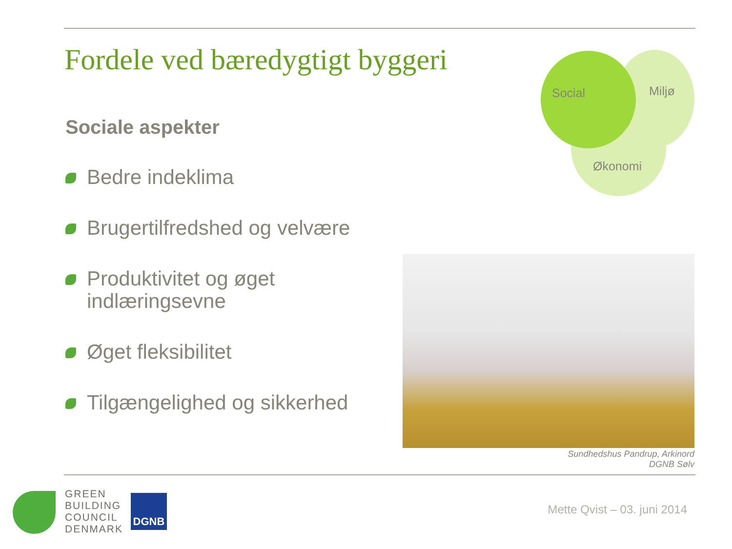Fordele ved bæredygtigt byggeri
Sociale aspekter
Bedre indeklima
Brugertilfredshed og velvære
Produktivitet og øget indlæringsevne
Øget fleksibilitet
Tilgængelighed og sikkerhed
Social Miljø
Økonomi
Sundhedshus Pandrup, Arkinord
DGNB Sølv
GREEN
BUILDING
COUNCIL
DENMARK
DGNB
Mette Qvist – 03. juni 2014